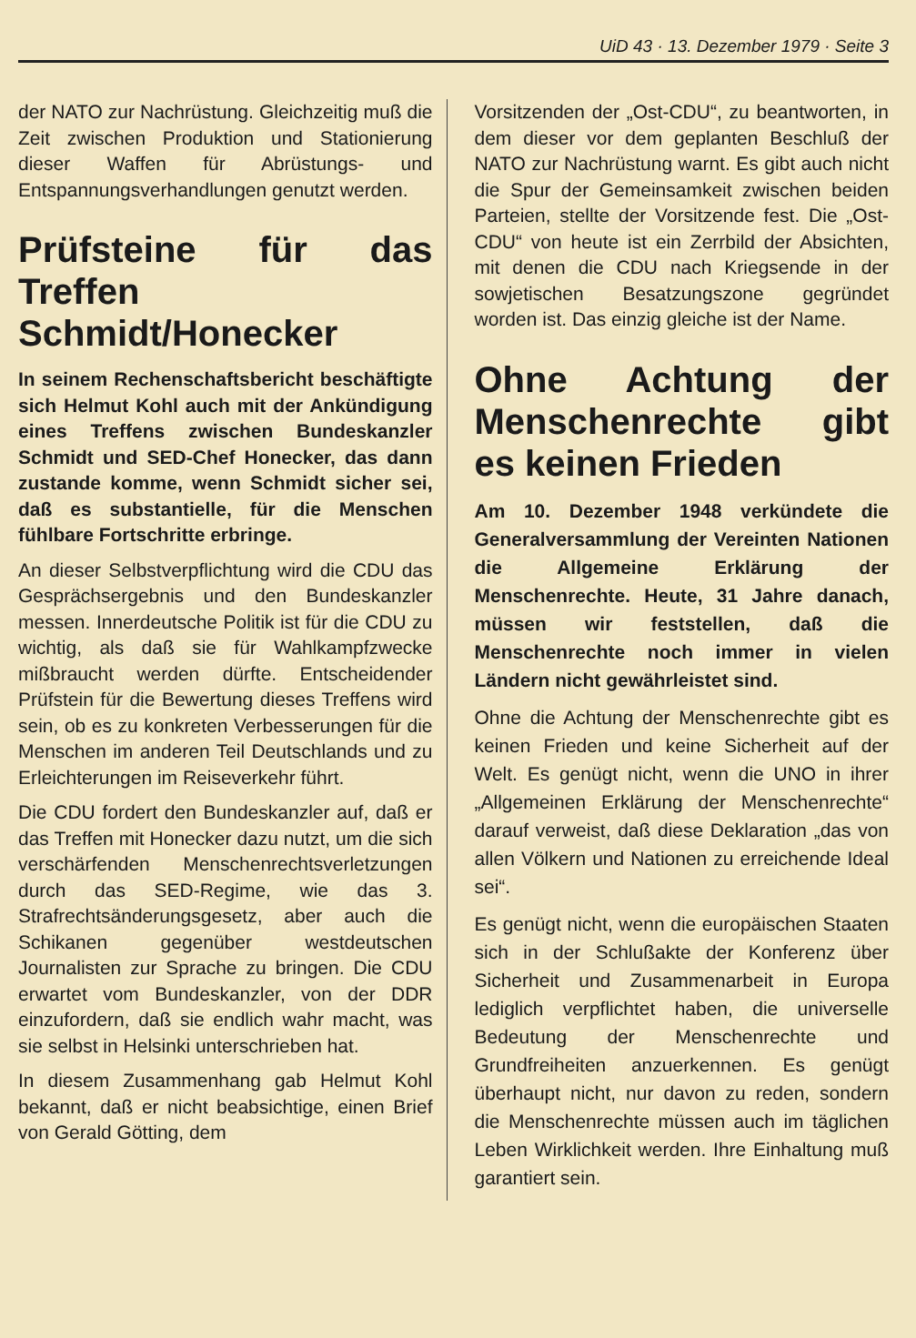UiD 43 · 13. Dezember 1979 · Seite 3
der NATO zur Nachrüstung. Gleichzeitig muß die Zeit zwischen Produktion und Stationierung dieser Waffen für Abrüstungs- und Entspannungsverhandlungen genutzt werden.
Prüfsteine für das Treffen Schmidt/Honecker
In seinem Rechenschaftsbericht beschäftigte sich Helmut Kohl auch mit der Ankündigung eines Treffens zwischen Bundeskanzler Schmidt und SED-Chef Honecker, das dann zustande komme, wenn Schmidt sicher sei, daß es substantielle, für die Menschen fühlbare Fortschritte erbringe.
An dieser Selbstverpflichtung wird die CDU das Gesprächsergebnis und den Bundeskanzler messen. Innerdeutsche Politik ist für die CDU zu wichtig, als daß sie für Wahlkampfzwecke mißbraucht werden dürfte. Entscheidender Prüfstein für die Bewertung dieses Treffens wird sein, ob es zu konkreten Verbesserungen für die Menschen im anderen Teil Deutschlands und zu Erleichterungen im Reiseverkehr führt.
Die CDU fordert den Bundeskanzler auf, daß er das Treffen mit Honecker dazu nutzt, um die sich verschärfenden Menschenrechtsverletzungen durch das SED-Regime, wie das 3. Strafrechtsänderungsgesetz, aber auch die Schikanen gegenüber westdeutschen Journalisten zur Sprache zu bringen. Die CDU erwartet vom Bundeskanzler, von der DDR einzufordern, daß sie endlich wahr macht, was sie selbst in Helsinki unterschrieben hat.
In diesem Zusammenhang gab Helmut Kohl bekannt, daß er nicht beabsichtige, einen Brief von Gerald Götting, dem
Vorsitzenden der „Ost-CDU“, zu beantworten, in dem dieser vor dem geplanten Beschluß der NATO zur Nachrüstung warnt. Es gibt auch nicht die Spur der Gemeinsamkeit zwischen beiden Parteien, stellte der Vorsitzende fest. Die „Ost-CDU“ von heute ist ein Zerrbild der Absichten, mit denen die CDU nach Kriegsende in der sowjetischen Besatzungszone gegründet worden ist. Das einzig gleiche ist der Name.
Ohne Achtung der Menschenrechte gibt es keinen Frieden
Am 10. Dezember 1948 verkündete die Generalversammlung der Vereinten Nationen die Allgemeine Erklärung der Menschenrechte. Heute, 31 Jahre danach, müssen wir feststellen, daß die Menschenrechte noch immer in vielen Ländern nicht gewährleistet sind.
Ohne die Achtung der Menschenrechte gibt es keinen Frieden und keine Sicherheit auf der Welt. Es genügt nicht, wenn die UNO in ihrer „Allgemeinen Erklärung der Menschenrechte“ darauf verweist, daß diese Deklaration „das von allen Völkern und Nationen zu erreichende Ideal sei“.
Es genügt nicht, wenn die europäischen Staaten sich in der Schlußakte der Konferenz über Sicherheit und Zusammenarbeit in Europa lediglich verpflichtet haben, die universelle Bedeutung der Menschenrechte und Grundfreiheiten anzuerkennen. Es genügt überhaupt nicht, nur davon zu reden, sondern die Menschenrechte müssen auch im täglichen Leben Wirklichkeit werden. Ihre Einhaltung muß garantiert sein.